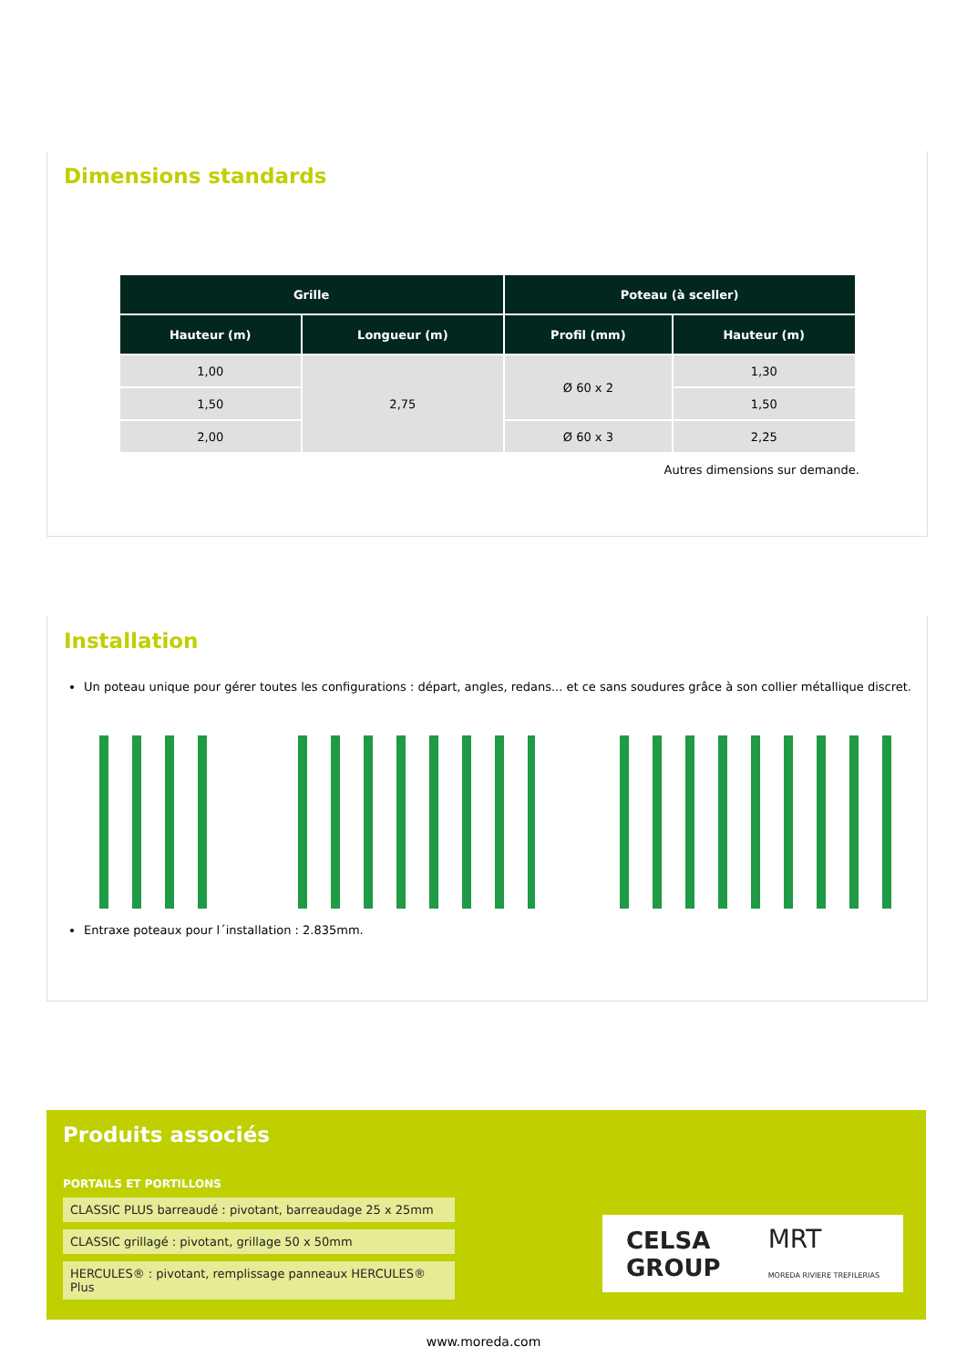Dimensions standards
| Grille | | Poteau (à sceller) | |
| --- | --- | --- | --- |
| Hauteur (m) | Longueur (m) | Profil (mm) | Hauteur (m) |
| 1,00 | 2,75 | Ø 60 x 2 | 1,30 |
| 1,50 | | | 1,50 |
| 2,00 | | Ø 60 x 3 | 2,25 |
Autres dimensions sur demande.
Installation
Un poteau unique pour gérer toutes les configurations : départ, angles, redans... et ce sans soudures grâce à son collier métallique discret.
Entraxe poteaux pour l´installation : 2.835mm.
Produits associés
PORTAILS ET PORTILLONS
CLASSIC PLUS barreaudé : pivotant, barreaudage 25 x 25mm
CLASSIC grillagé : pivotant, grillage 50 x 50mm
HERCULES® : pivotant, remplissage panneaux HERCULES® Plus
CELSA
GROUP MRT
MOREDA RIVIERE TREFILERIAS
www.moreda.com